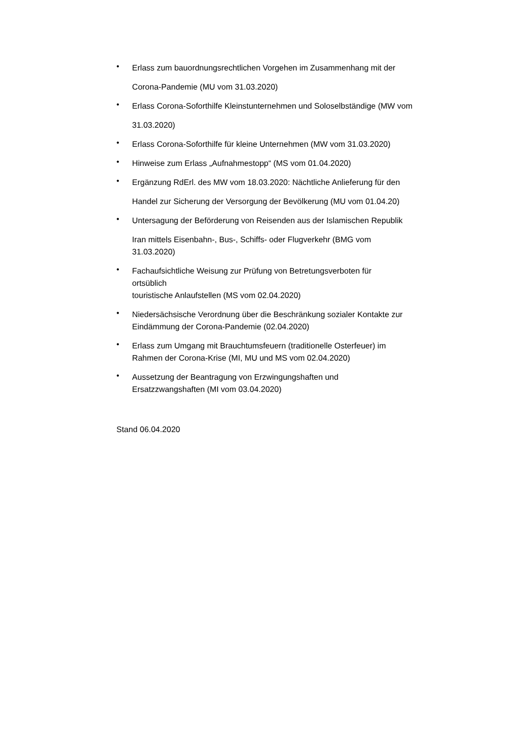•
Erlass zum bauordnungsrechtlichen Vorgehen im Zusammenhang mit der
Corona-Pandemie (MU vom 31.03.2020)
•
Erlass Corona-Soforthilfe Kleinstunternehmen und Soloselbständige (MW vom
31.03.2020)
•
Erlass Corona-Soforthilfe für kleine Unternehmen (MW vom 31.03.2020)
•
Hinweise zum Erlass „Aufnahmestopp“ (MS vom 01.04.2020)
•
Ergänzung RdErl. des MW vom 18.03.2020: Nächtliche Anlieferung für den
Handel zur Sicherung der Versorgung der Bevölkerung (MU vom 01.04.20)
•
Untersagung der Beförderung von Reisenden aus der Islamischen Republik
Iran mittels Eisenbahn-, Bus-, Schiffs- oder Flugverkehr (BMG vom
31.03.2020)
•
Fachaufsichtliche Weisung zur Prüfung von Betretungsverboten für
ortsüblich
touristische Anlaufstellen (MS vom 02.04.2020)
•
Niedersächsische Verordnung über die Beschränkung sozialer Kontakte zur
Eindämmung der Corona-Pandemie (02.04.2020)
•
Erlass zum Umgang mit Brauchtumsfeuern (traditionelle Osterfeuer) im
Rahmen der Corona-Krise (MI, MU und MS vom 02.04.2020)
•
Aussetzung der Beantragung von Erzwingungshaften und
Ersatzzwangshaften (MI vom 03.04.2020)
Stand 06.04.2020